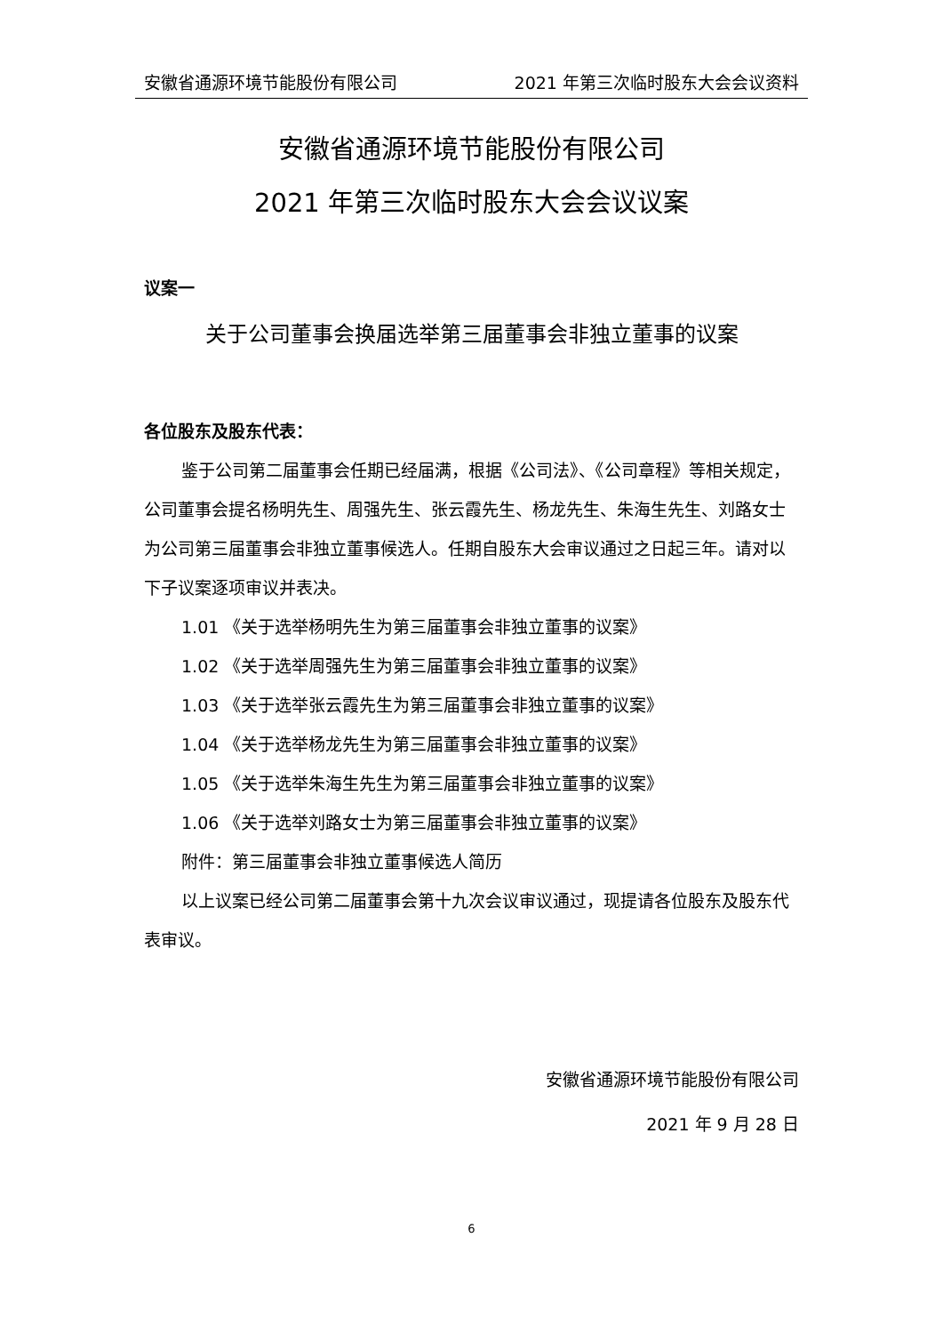安徽省通源环境节能股份有限公司 2021 年第三次临时股东大会会议资料
安徽省通源环境节能股份有限公司
2021 年第三次临时股东大会会议议案
议案一
关于公司董事会换届选举第三届董事会非独立董事的议案
各位股东及股东代表：
鉴于公司第二届董事会任期已经届满，根据《公司法》、《公司章程》等相关规定，公司董事会提名杨明先生、周强先生、张云霞先生、杨龙先生、朱海生先生、刘路女士为公司第三届董事会非独立董事候选人。任期自股东大会审议通过之日起三年。请对以下子议案逐项审议并表决。
1.01 《关于选举杨明先生为第三届董事会非独立董事的议案》
1.02 《关于选举周强先生为第三届董事会非独立董事的议案》
1.03 《关于选举张云霞先生为第三届董事会非独立董事的议案》
1.04 《关于选举杨龙先生为第三届董事会非独立董事的议案》
1.05 《关于选举朱海生先生为第三届董事会非独立董事的议案》
1.06 《关于选举刘路女士为第三届董事会非独立董事的议案》
附件：第三届董事会非独立董事候选人简历
以上议案已经公司第二届董事会第十九次会议审议通过，现提请各位股东及股东代表审议。
安徽省通源环境节能股份有限公司
2021 年 9 月 28 日
6